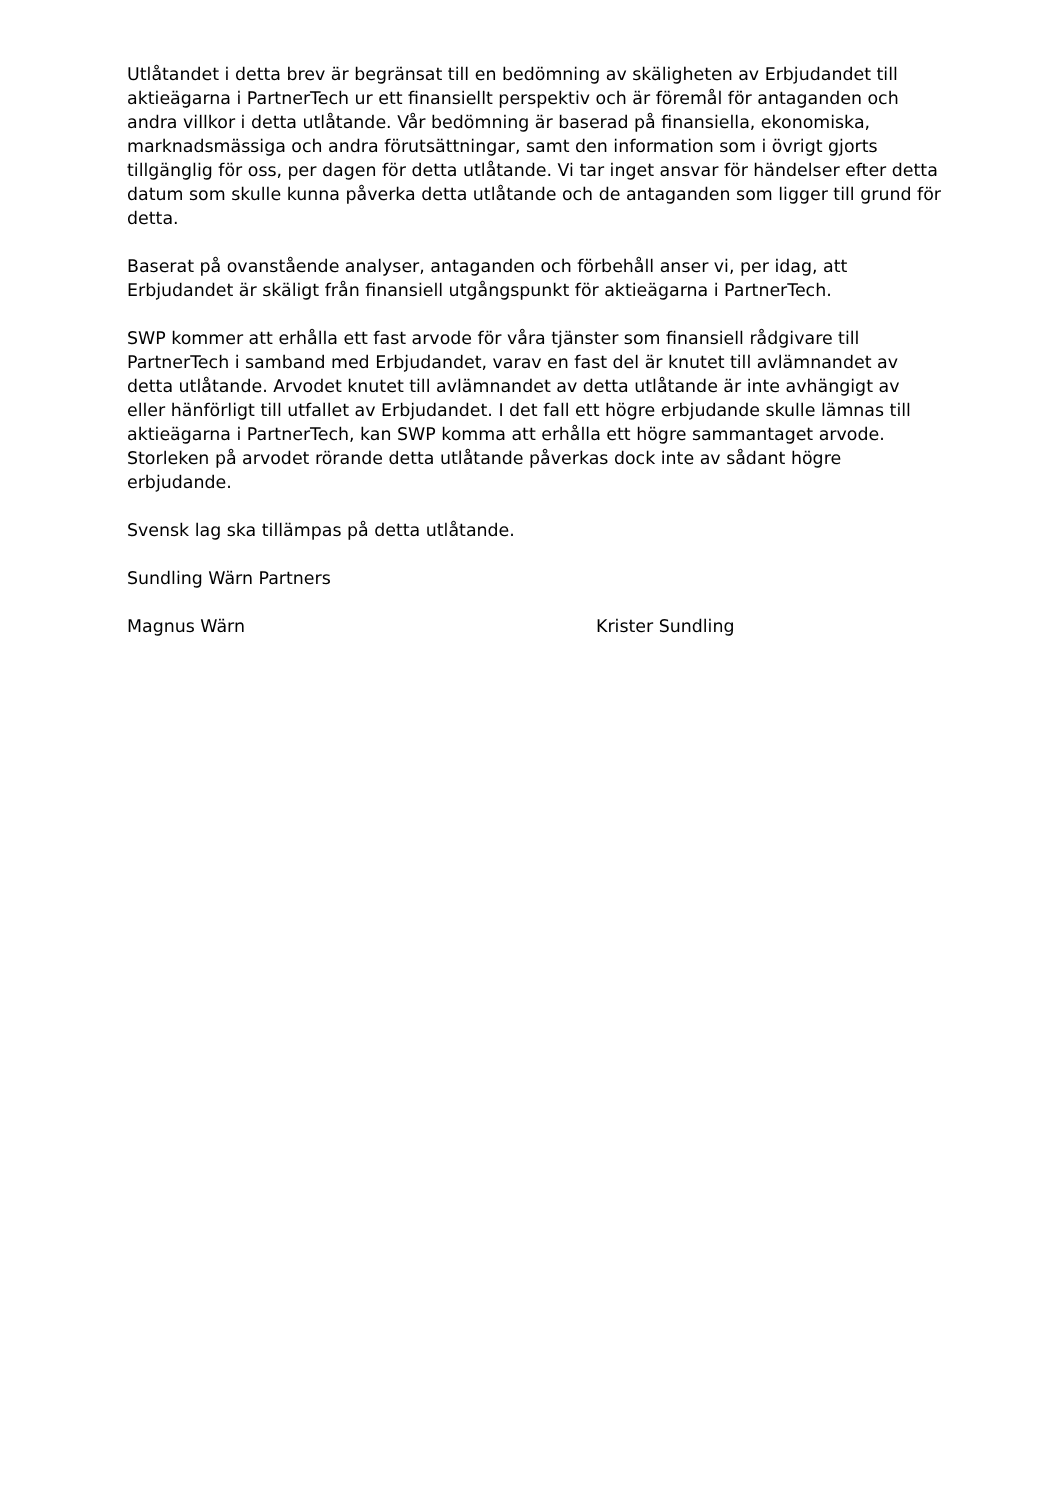Utlåtandet i detta brev är begränsat till en bedömning av skäligheten av Erbjudandet till aktieägarna i PartnerTech ur ett finansiellt perspektiv och är föremål för antaganden och andra villkor i detta utlåtande. Vår bedömning är baserad på finansiella, ekonomiska, marknadsmässiga och andra förutsättningar, samt den information som i övrigt gjorts tillgänglig för oss, per dagen för detta utlåtande. Vi tar inget ansvar för händelser efter detta datum som skulle kunna påverka detta utlåtande och de antaganden som ligger till grund för detta.
Baserat på ovanstående analyser, antaganden och förbehåll anser vi, per idag, att Erbjudandet är skäligt från finansiell utgångspunkt för aktieägarna i PartnerTech.
SWP kommer att erhålla ett fast arvode för våra tjänster som finansiell rådgivare till PartnerTech i samband med Erbjudandet, varav en fast del är knutet till avlämnandet av detta utlåtande. Arvodet knutet till avlämnandet av detta utlåtande är inte avhängigt av eller hänförligt till utfallet av Erbjudandet. I det fall ett högre erbjudande skulle lämnas till aktieägarna i PartnerTech, kan SWP komma att erhålla ett högre sammantaget arvode. Storleken på arvodet rörande detta utlåtande påverkas dock inte av sådant högre erbjudande.
Svensk lag ska tillämpas på detta utlåtande.
Sundling Wärn Partners
Magnus Wärn Krister Sundling